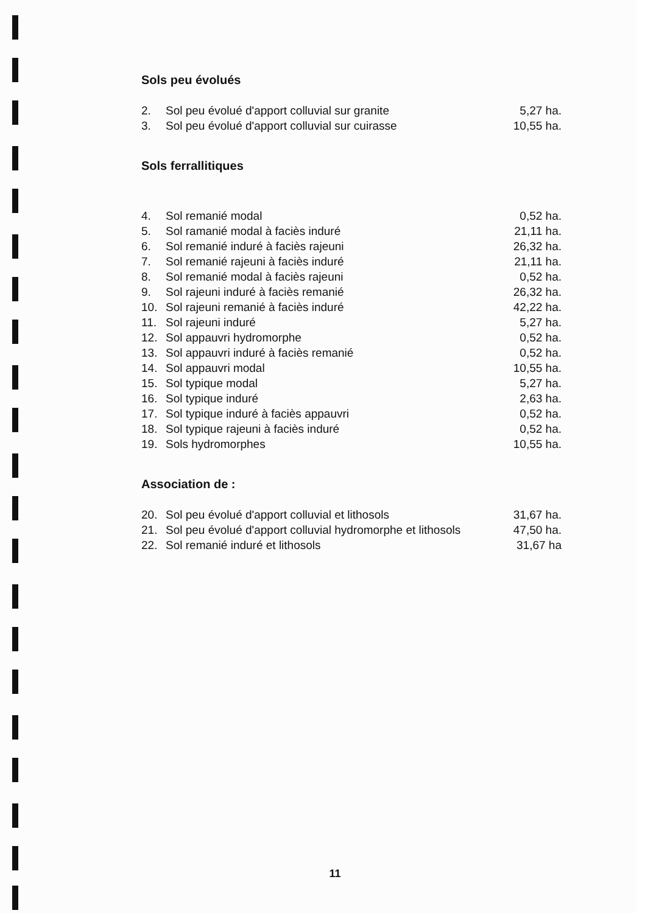Sols peu évolués
| 2. | Sol peu évolué d'apport colluvial sur granite | 5,27 ha. |
| 3. | Sol peu évolué d'apport colluvial sur cuirasse | 10,55 ha. |
Sols ferrallitiques
| 4. | Sol remanié modal | 0,52 ha. |
| 5. | Sol ramanié modal à faciès induré | 21,11 ha. |
| 6. | Sol remanié induré à faciès rajeuni | 26,32 ha. |
| 7. | Sol remanié rajeuni à faciès induré | 21,11 ha. |
| 8. | Sol remanié modal à faciès rajeuni | 0,52 ha. |
| 9. | Sol rajeuni induré à faciès remanié | 26,32 ha. |
| 10. | Sol rajeuni remanié à faciès induré | 42,22 ha. |
| 11. | Sol rajeuni induré | 5,27 ha. |
| 12. | Sol appauvri hydromorphe | 0,52 ha. |
| 13. | Sol appauvri induré à faciès remanié | 0,52 ha. |
| 14. | Sol appauvri modal | 10,55 ha. |
| 15. | Sol typique modal | 5,27 ha. |
| 16. | Sol typique induré | 2,63 ha. |
| 17. | Sol typique induré à faciès appauvri | 0,52 ha. |
| 18. | Sol typique rajeuni à faciès induré | 0,52 ha. |
| 19. | Sols hydromorphes | 10,55 ha. |
Association de :
| 20. | Sol peu évolué d'apport colluvial et lithosols | 31,67 ha. |
| 21. | Sol peu évolué d'apport colluvial hydromorphe et lithosols | 47,50 ha. |
| 22. | Sol remanié induré et lithosols | 31,67 ha |
11